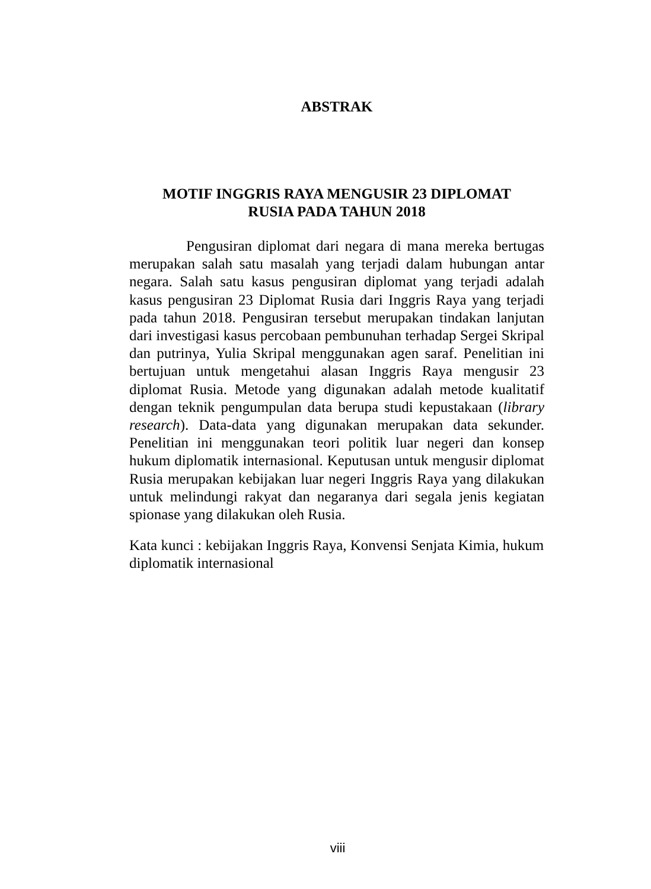ABSTRAK
MOTIF INGGRIS RAYA MENGUSIR 23 DIPLOMAT
RUSIA PADA TAHUN 2018
Pengusiran diplomat dari negara di mana mereka bertugas merupakan salah satu masalah yang terjadi dalam hubungan antar negara. Salah satu kasus pengusiran diplomat yang terjadi adalah kasus pengusiran 23 Diplomat Rusia dari Inggris Raya yang terjadi pada tahun 2018. Pengusiran tersebut merupakan tindakan lanjutan dari investigasi kasus percobaan pembunuhan terhadap Sergei Skripal dan putrinya, Yulia Skripal menggunakan agen saraf. Penelitian ini bertujuan untuk mengetahui alasan Inggris Raya mengusir 23 diplomat Rusia. Metode yang digunakan adalah metode kualitatif dengan teknik pengumpulan data berupa studi kepustakaan (library research). Data-data yang digunakan merupakan data sekunder. Penelitian ini menggunakan teori politik luar negeri dan konsep hukum diplomatik internasional. Keputusan untuk mengusir diplomat Rusia merupakan kebijakan luar negeri Inggris Raya yang dilakukan untuk melindungi rakyat dan negaranya dari segala jenis kegiatan spionase yang dilakukan oleh Rusia.
Kata kunci : kebijakan Inggris Raya, Konvensi Senjata Kimia, hukum diplomatik internasional
viii